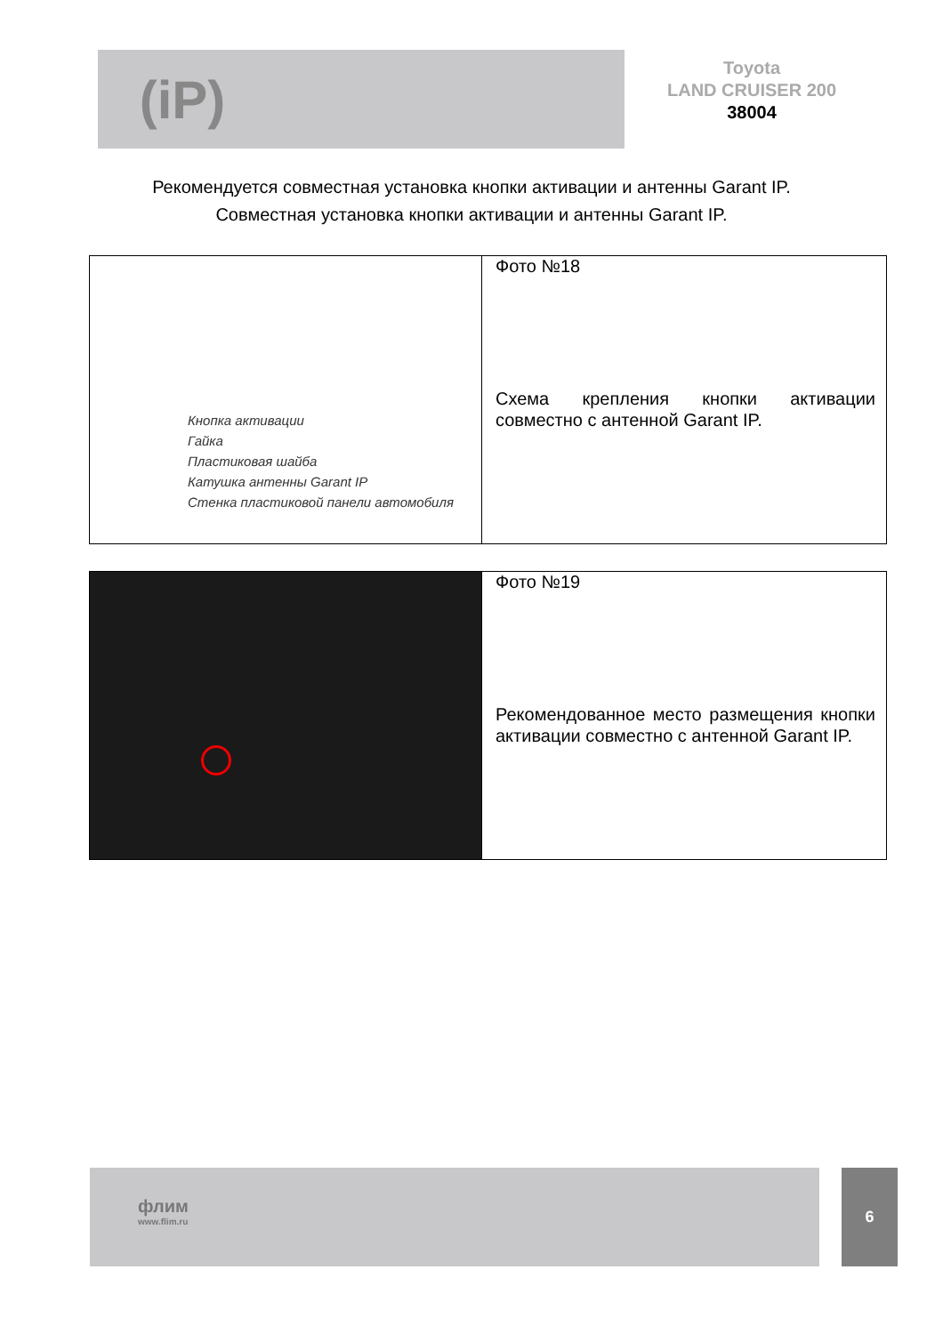(iP)
Toyota
LAND CRUISER 200
38004
Рекомендуется совместная установка кнопки активации и антенны Garant IP.
Совместная установка кнопки активации и антенны Garant IP.
| Кнопка активации Гайка Пластиковая шайба Катушка антенны Garant IP Стенка пластиковой панели автомобиля | Фото №18 Схема крепления кнопки активации совместно с антенной Garant IP. |
| | Фото №19 Рекомендованное место размещения кнопки активации совместно с антенной Garant IP. |
флим
www.flim.ru
6